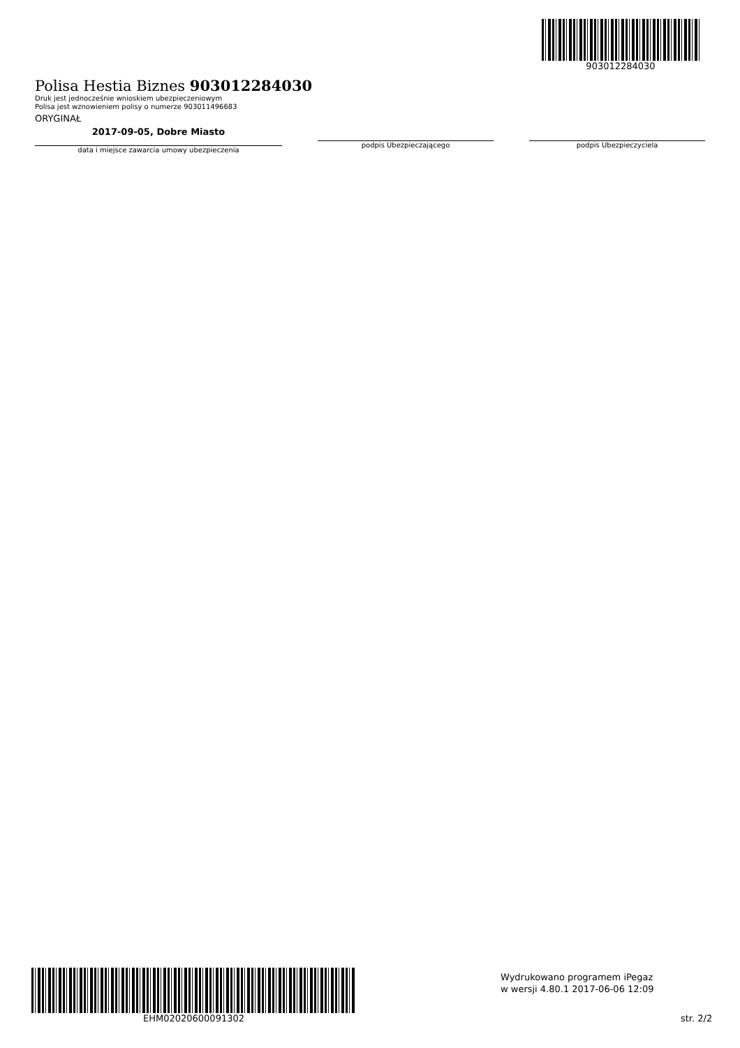903012284030
Polisa Hestia Biznes 903012284030
Druk jest jednocześnie wnioskiem ubezpieczeniowym
Polisa jest wznowieniem polisy o numerze 903011496683
ORYGINAŁ
2017-09-05, Dobre Miasto
data i miejsce zawarcia umowy ubezpieczenia
podpis Ubezpieczającego podpis Ubezpieczyciela
EHM02020600091302
Wydrukowano programem iPegaz
w wersji 4.80.1 2017-06-06 12:09
str. 2/2